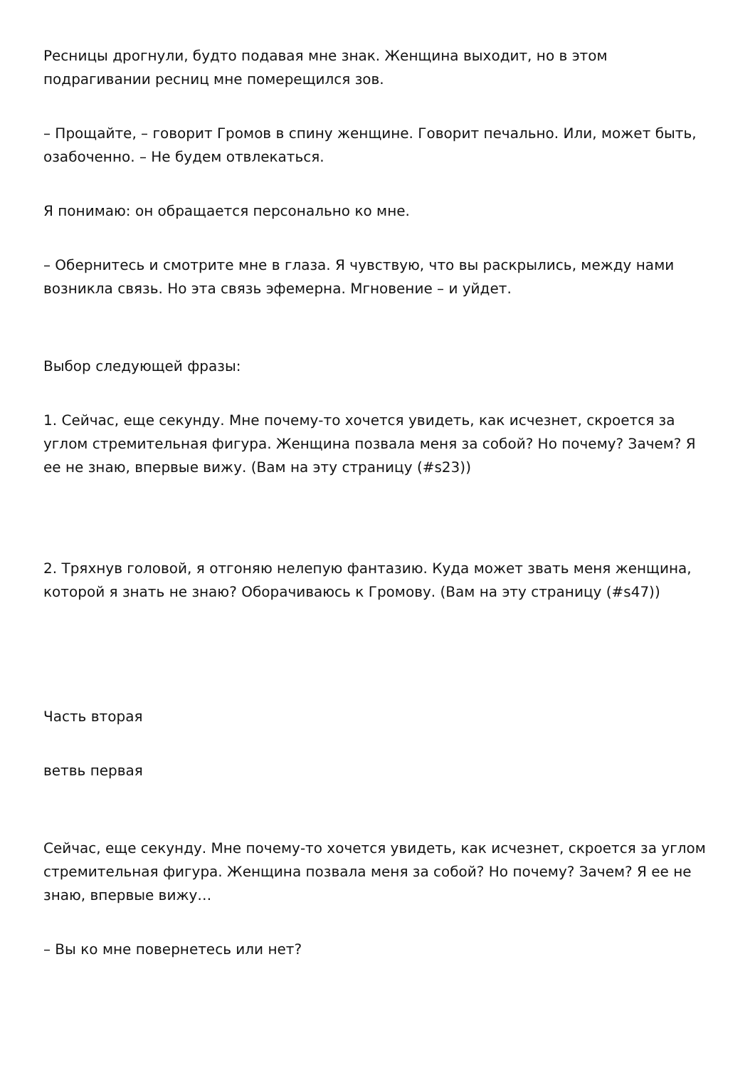Ресницы дрогнули, будто подавая мне знак. Женщина выходит, но в этом подрагивании ресниц мне померещился зов.
– Прощайте, – говорит Громов в спину женщине. Говорит печально. Или, может быть, озабоченно. – Не будем отвлекаться.
Я понимаю: он обращается персонально ко мне.
– Обернитесь и смотрите мне в глаза. Я чувствую, что вы раскрылись, между нами возникла связь. Но эта связь эфемерна. Мгновение – и уйдет.
Выбор следующей фразы:
1. Сейчас, еще секунду. Мне почему-то хочется увидеть, как исчезнет, скроется за углом стремительная фигура. Женщина позвала меня за собой? Но почему? Зачем? Я ее не знаю, впервые вижу. (Вам на эту страницу (#s23))
2. Тряхнув головой, я отгоняю нелепую фантазию. Куда может звать меня женщина, которой я знать не знаю? Оборачиваюсь к Громову. (Вам на эту страницу (#s47))
Часть вторая
ветвь первая
Сейчас, еще секунду. Мне почему-то хочется увидеть, как исчезнет, скроется за углом стремительная фигура. Женщина позвала меня за собой? Но почему? Зачем? Я ее не знаю, впервые вижу…
– Вы ко мне повернетесь или нет?